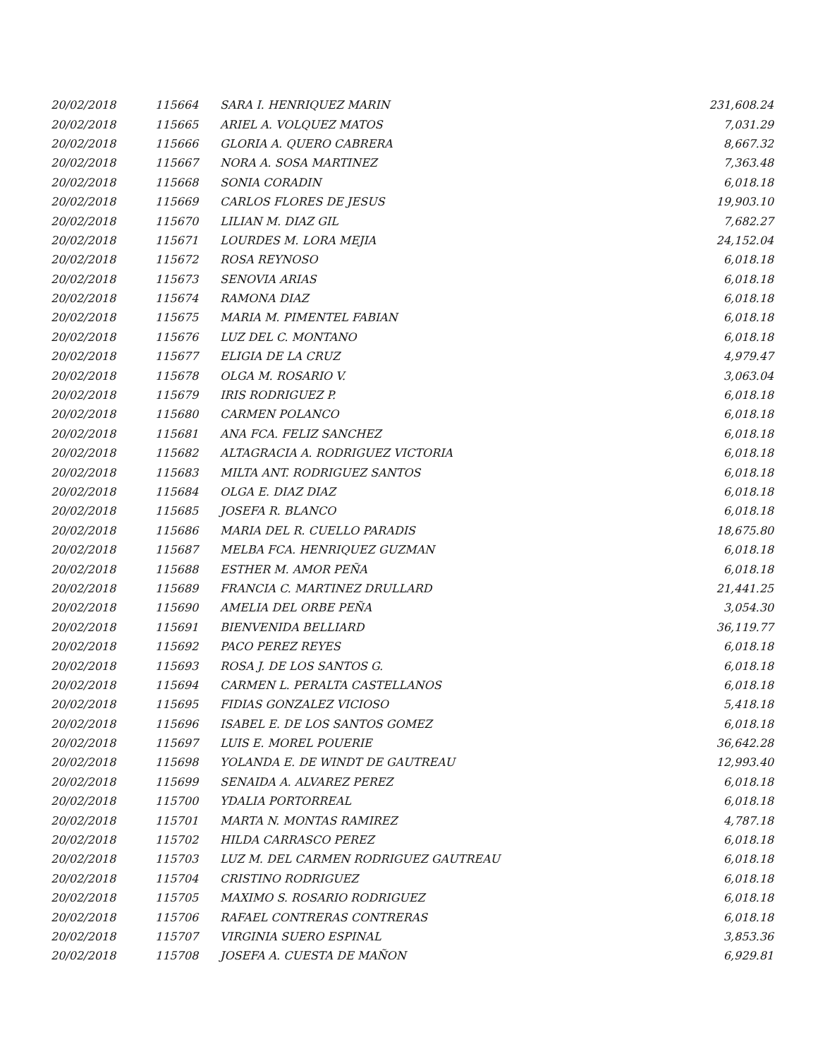| 20/02/2018 | 115664 | SARA I. HENRIQUEZ MARIN | 231,608.24 |
| 20/02/2018 | 115665 | ARIEL A. VOLQUEZ MATOS | 7,031.29 |
| 20/02/2018 | 115666 | GLORIA A. QUERO CABRERA | 8,667.32 |
| 20/02/2018 | 115667 | NORA A. SOSA MARTINEZ | 7,363.48 |
| 20/02/2018 | 115668 | SONIA CORADIN | 6,018.18 |
| 20/02/2018 | 115669 | CARLOS FLORES DE JESUS | 19,903.10 |
| 20/02/2018 | 115670 | LILIAN M. DIAZ GIL | 7,682.27 |
| 20/02/2018 | 115671 | LOURDES M. LORA MEJIA | 24,152.04 |
| 20/02/2018 | 115672 | ROSA REYNOSO | 6,018.18 |
| 20/02/2018 | 115673 | SENOVIA ARIAS | 6,018.18 |
| 20/02/2018 | 115674 | RAMONA DIAZ | 6,018.18 |
| 20/02/2018 | 115675 | MARIA M. PIMENTEL FABIAN | 6,018.18 |
| 20/02/2018 | 115676 | LUZ DEL C. MONTANO | 6,018.18 |
| 20/02/2018 | 115677 | ELIGIA DE LA CRUZ | 4,979.47 |
| 20/02/2018 | 115678 | OLGA M. ROSARIO V. | 3,063.04 |
| 20/02/2018 | 115679 | IRIS RODRIGUEZ P. | 6,018.18 |
| 20/02/2018 | 115680 | CARMEN POLANCO | 6,018.18 |
| 20/02/2018 | 115681 | ANA FCA. FELIZ SANCHEZ | 6,018.18 |
| 20/02/2018 | 115682 | ALTAGRACIA A. RODRIGUEZ VICTORIA | 6,018.18 |
| 20/02/2018 | 115683 | MILTA ANT. RODRIGUEZ SANTOS | 6,018.18 |
| 20/02/2018 | 115684 | OLGA E. DIAZ DIAZ | 6,018.18 |
| 20/02/2018 | 115685 | JOSEFA R. BLANCO | 6,018.18 |
| 20/02/2018 | 115686 | MARIA DEL R. CUELLO PARADIS | 18,675.80 |
| 20/02/2018 | 115687 | MELBA FCA. HENRIQUEZ GUZMAN | 6,018.18 |
| 20/02/2018 | 115688 | ESTHER M. AMOR PEÑA | 6,018.18 |
| 20/02/2018 | 115689 | FRANCIA C. MARTINEZ DRULLARD | 21,441.25 |
| 20/02/2018 | 115690 | AMELIA DEL ORBE PEÑA | 3,054.30 |
| 20/02/2018 | 115691 | BIENVENIDA BELLIARD | 36,119.77 |
| 20/02/2018 | 115692 | PACO PEREZ REYES | 6,018.18 |
| 20/02/2018 | 115693 | ROSA J. DE LOS SANTOS G. | 6,018.18 |
| 20/02/2018 | 115694 | CARMEN L. PERALTA CASTELLANOS | 6,018.18 |
| 20/02/2018 | 115695 | FIDIAS GONZALEZ VICIOSO | 5,418.18 |
| 20/02/2018 | 115696 | ISABEL E. DE LOS SANTOS GOMEZ | 6,018.18 |
| 20/02/2018 | 115697 | LUIS E. MOREL POUERIE | 36,642.28 |
| 20/02/2018 | 115698 | YOLANDA E. DE WINDT DE GAUTREAU | 12,993.40 |
| 20/02/2018 | 115699 | SENAIDA A. ALVAREZ PEREZ | 6,018.18 |
| 20/02/2018 | 115700 | YDALIA PORTORREAL | 6,018.18 |
| 20/02/2018 | 115701 | MARTA N. MONTAS RAMIREZ | 4,787.18 |
| 20/02/2018 | 115702 | HILDA CARRASCO PEREZ | 6,018.18 |
| 20/02/2018 | 115703 | LUZ M. DEL CARMEN RODRIGUEZ GAUTREAU | 6,018.18 |
| 20/02/2018 | 115704 | CRISTINO RODRIGUEZ | 6,018.18 |
| 20/02/2018 | 115705 | MAXIMO S. ROSARIO RODRIGUEZ | 6,018.18 |
| 20/02/2018 | 115706 | RAFAEL CONTRERAS CONTRERAS | 6,018.18 |
| 20/02/2018 | 115707 | VIRGINIA SUERO ESPINAL | 3,853.36 |
| 20/02/2018 | 115708 | JOSEFA A. CUESTA DE MAÑON | 6,929.81 |